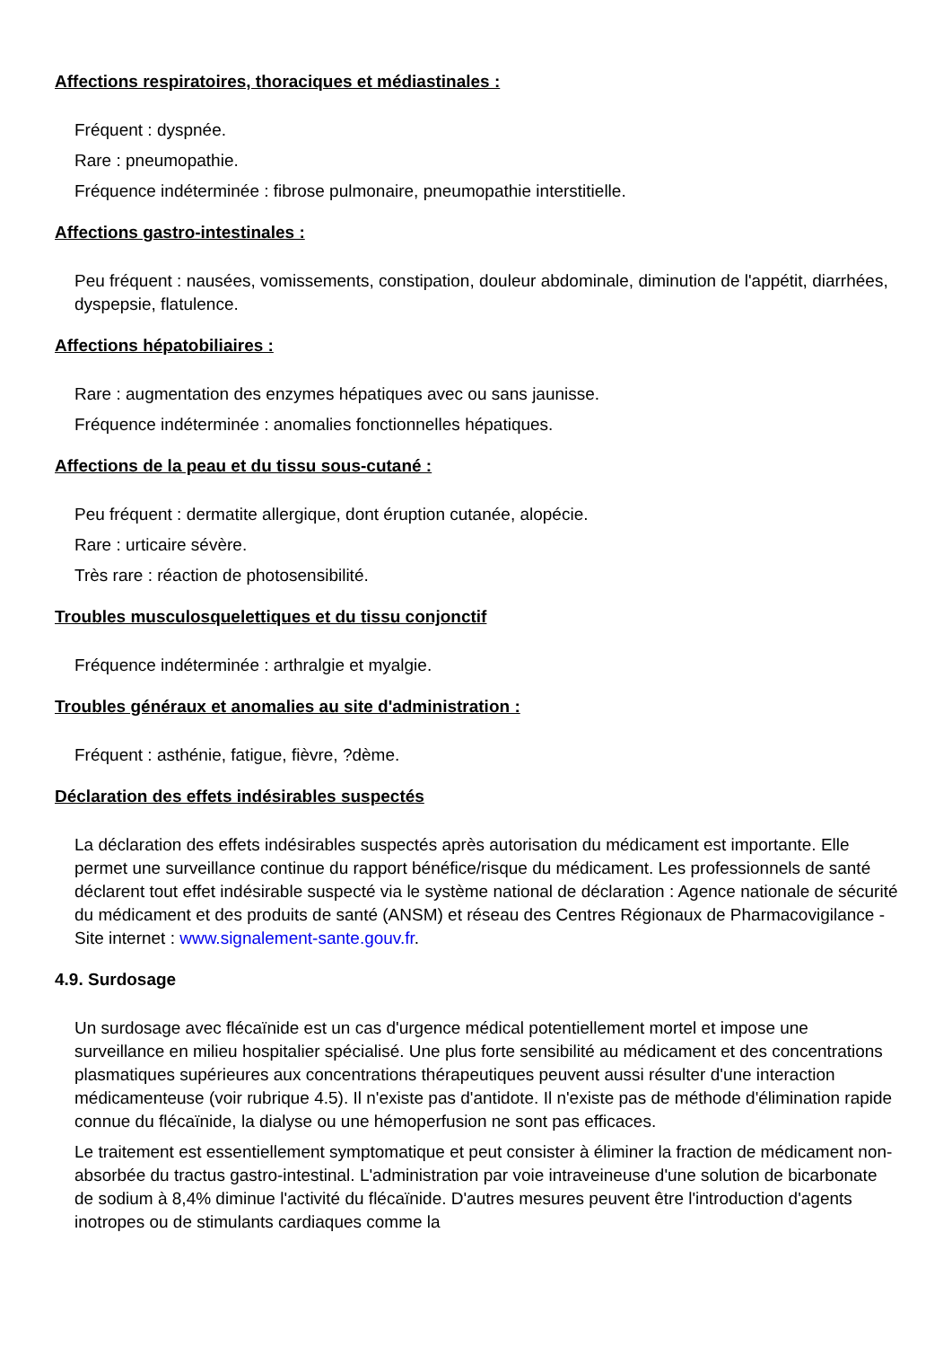Affections respiratoires, thoraciques et médiastinales :
Fréquent : dyspnée.
Rare : pneumopathie.
Fréquence indéterminée : fibrose pulmonaire, pneumopathie interstitielle.
Affections gastro-intestinales :
Peu fréquent : nausées, vomissements, constipation, douleur abdominale, diminution de l'appétit, diarrhées, dyspepsie, flatulence.
Affections hépatobiliaires :
Rare : augmentation des enzymes hépatiques avec ou sans jaunisse.
Fréquence indéterminée : anomalies fonctionnelles hépatiques.
Affections de la peau et du tissu sous-cutané :
Peu fréquent : dermatite allergique, dont éruption cutanée, alopécie.
Rare : urticaire sévère.
Très rare : réaction de photosensibilité.
Troubles musculosquelettiques et du tissu conjonctif
Fréquence indéterminée : arthralgie et myalgie.
Troubles généraux et anomalies au site d'administration :
Fréquent : asthénie, fatigue, fièvre, ?dème.
Déclaration des effets indésirables suspectés
La déclaration des effets indésirables suspectés après autorisation du médicament est importante. Elle permet une surveillance continue du rapport bénéfice/risque du médicament. Les professionnels de santé déclarent tout effet indésirable suspecté via le système national de déclaration : Agence nationale de sécurité du médicament et des produits de santé (ANSM) et réseau des Centres Régionaux de Pharmacovigilance - Site internet : www.signalement-sante.gouv.fr.
4.9. Surdosage
Un surdosage avec flécaïnide est un cas d'urgence médical potentiellement mortel et impose une surveillance en milieu hospitalier spécialisé. Une plus forte sensibilité au médicament et des concentrations plasmatiques supérieures aux concentrations thérapeutiques peuvent aussi résulter d'une interaction médicamenteuse (voir rubrique 4.5). Il n'existe pas d'antidote. Il n'existe pas de méthode d'élimination rapide connue du flécaïnide, la dialyse ou une hémoperfusion ne sont pas efficaces.
Le traitement est essentiellement symptomatique et peut consister à éliminer la fraction de médicament non-absorbée du tractus gastro-intestinal. L'administration par voie intraveineuse d'une solution de bicarbonate de sodium à 8,4% diminue l'activité du flécaïnide. D'autres mesures peuvent être l'introduction d'agents inotropes ou de stimulants cardiaques comme la